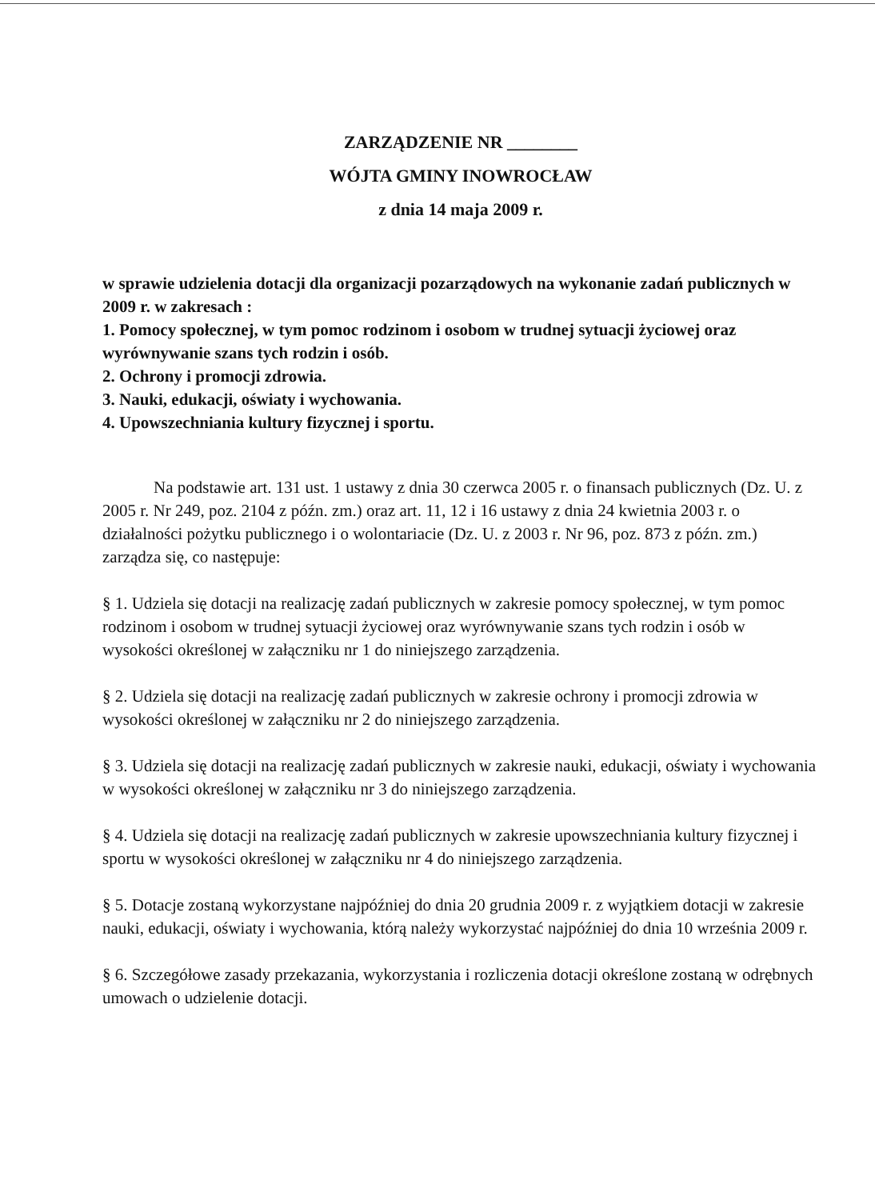ZARZĄDZENIE NR ________
WÓJTA GMINY INOWROCŁAW
z dnia 14 maja 2009 r.
w sprawie udzielenia dotacji dla organizacji pozarządowych na wykonanie zadań publicznych w 2009 r. w zakresach :
1. Pomocy społecznej, w tym pomoc rodzinom i osobom w trudnej sytuacji życiowej oraz wyrównywanie szans tych rodzin i osób.
2. Ochrony i promocji zdrowia.
3. Nauki, edukacji, oświaty i wychowania.
4. Upowszechniania kultury fizycznej i sportu.
Na podstawie art. 131 ust. 1 ustawy z dnia 30 czerwca 2005 r. o finansach publicznych (Dz. U. z 2005 r. Nr 249, poz. 2104 z późn. zm.) oraz art. 11, 12 i 16 ustawy z dnia 24 kwietnia 2003 r. o działalności pożytku publicznego i o wolontariacie (Dz. U. z 2003 r. Nr 96, poz. 873 z późn. zm.) zarządza się, co następuje:
§ 1. Udziela się dotacji na realizację zadań publicznych w zakresie pomocy społecznej, w tym pomoc rodzinom i osobom w trudnej sytuacji życiowej oraz wyrównywanie szans tych rodzin i osób w wysokości określonej w załączniku nr 1 do niniejszego zarządzenia.
§ 2. Udziela się dotacji na realizację zadań publicznych w zakresie ochrony i promocji zdrowia w wysokości określonej w załączniku nr 2 do niniejszego zarządzenia.
§ 3. Udziela się dotacji na realizację zadań publicznych w zakresie nauki, edukacji, oświaty i wychowania w wysokości określonej w załączniku nr 3 do niniejszego zarządzenia.
§ 4. Udziela się dotacji na realizację zadań publicznych w zakresie upowszechniania kultury fizycznej i sportu w wysokości określonej w załączniku nr 4 do niniejszego zarządzenia.
§ 5. Dotacje zostaną wykorzystane najpóźniej do dnia 20 grudnia 2009 r. z wyjątkiem dotacji w zakresie nauki, edukacji, oświaty i wychowania, którą należy wykorzystać najpóźniej do dnia 10 września 2009 r.
§ 6. Szczegółowe zasady przekazania, wykorzystania i rozliczenia dotacji określone zostaną w odrębnych umowach o udzielenie dotacji.